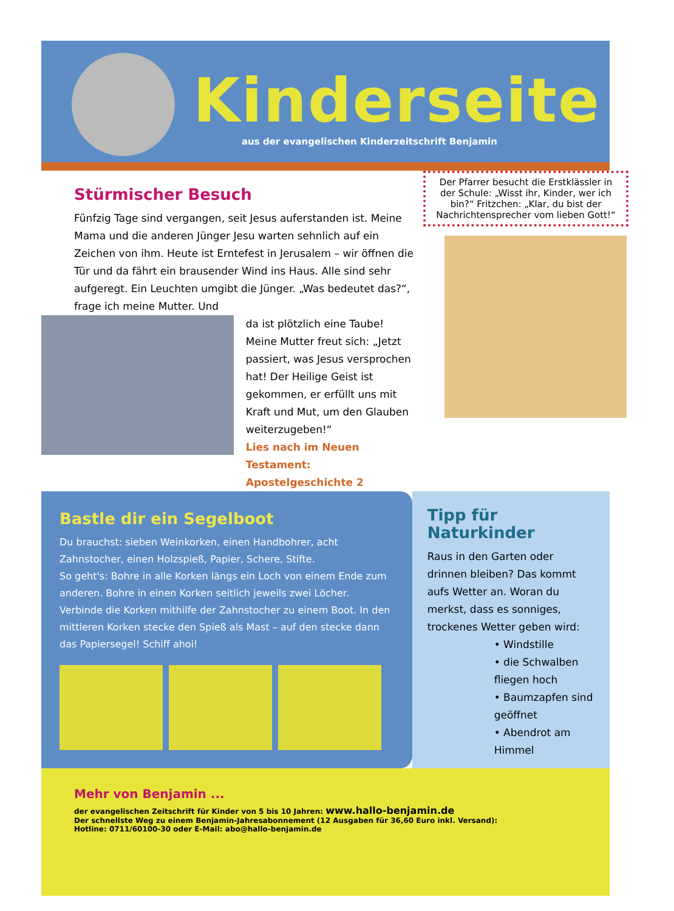Kinderseite
aus der evangelischen Kinderzeitschrift Benjamin
Stürmischer Besuch
Fünfzig Tage sind vergangen, seit Jesus auferstanden ist. Meine Mama und die anderen Jünger Jesu warten sehnlich auf ein Zeichen von ihm. Heute ist Erntefest in Jerusalem – wir öffnen die Tür und da fährt ein brausender Wind ins Haus. Alle sind sehr aufgeregt. Ein Leuchten umgibt die Jünger. „Was bedeutet das?“, frage ich meine Mutter. Und
da ist plötzlich eine Taube! Meine Mutter freut sich: „Jetzt passiert, was Jesus versprochen hat! Der Heilige Geist ist gekommen, er erfüllt uns mit Kraft und Mut, um den Glauben weiterzugeben!“
Lies nach im Neuen Testament: Apostelgeschichte 2
Der Pfarrer besucht die Erstklässler in der Schule: „Wisst ihr, Kinder, wer ich bin?“ Fritzchen: „Klar, du bist der Nachrichtensprecher vom lieben Gott!“
Bastle dir ein Segelboot
Du brauchst: sieben Weinkorken, einen Handbohrer, acht Zahnstocher, einen Holzspieß, Papier, Schere, Stifte.
So geht's: Bohre in alle Korken längs ein Loch von einem Ende zum anderen. Bohre in einen Korken seitlich jeweils zwei Löcher. Verbinde die Korken mithilfe der Zahnstocher zu einem Boot. In den mittleren Korken stecke den Spieß als Mast – auf den stecke dann das Papiersegel! Schiff ahoi!
Tipp für Naturkinder
Raus in den Garten oder drinnen bleiben? Das kommt aufs Wetter an. Woran du merkst, dass es sonniges, trockenes Wetter geben wird:
• Windstille
• die Schwalben fliegen hoch
• Baumzapfen sind geöffnet
• Abendrot am Himmel
Mehr von Benjamin ...
der evangelischen Zeitschrift für Kinder von 5 bis 10 Jahren: www.hallo-benjamin.de
Der schnellste Weg zu einem Benjamin-Jahresabonnement (12 Ausgaben für 36,60 Euro inkl. Versand):
Hotline: 0711/60100-30 oder E-Mail: abo@hallo-benjamin.de